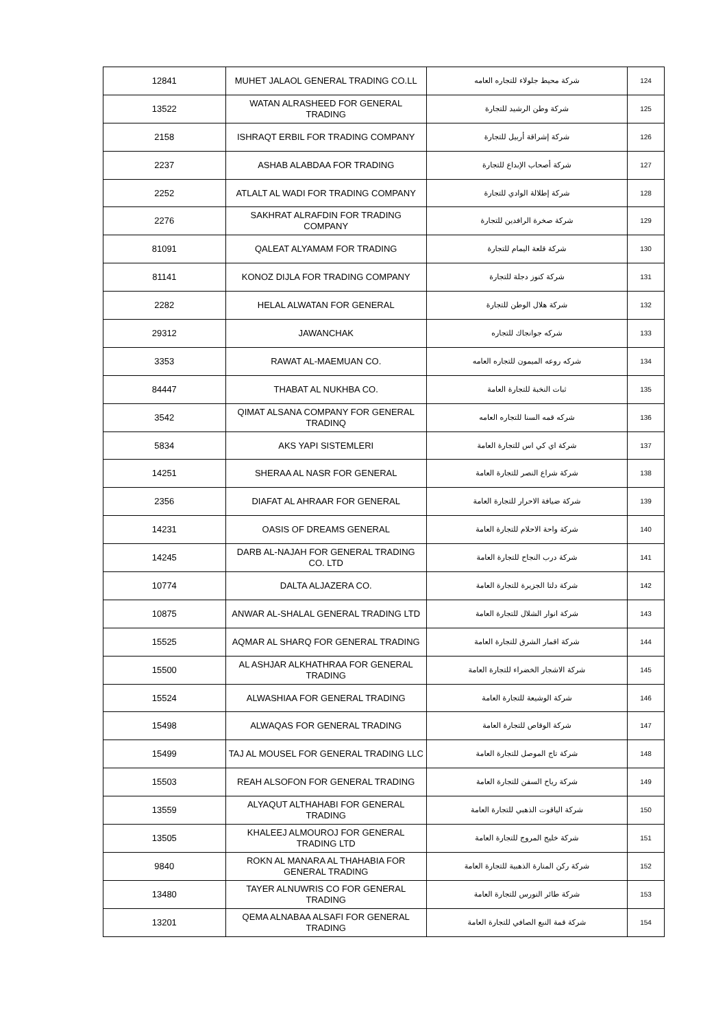| 12841 | MUHET JALAOL GENERAL TRADING CO.LL | شركة محيط جلولاء للتجاره العامه | 124 |
| 13522 | WATAN ALRASHEED FOR GENERAL TRADING | شركة وطن الرشيد للتجارة | 125 |
| 2158 | ISHRAQT ERBIL FOR TRADING COMPANY | شركة إشراقة أربيل للتجارة | 126 |
| 2237 | ASHAB ALABDAA FOR TRADING | شركة أصحاب الإبداع للتجارة | 127 |
| 2252 | ATLALT AL WADI FOR TRADING COMPANY | شركة إطلالة الوادي للتجارة | 128 |
| 2276 | SAKHRAT ALRAFDIN FOR TRADING COMPANY | شركة صخرة الرافدين للتجارة | 129 |
| 81091 | QALEAT ALYAMAM FOR TRADING | شركة قلعة اليمام للتجارة | 130 |
| 81141 | KONOZ DIJLA FOR TRADING COMPANY | شركة كنوز دجلة للتجارة | 131 |
| 2282 | HELAL ALWATAN FOR GENERAL | شركة هلال الوطن للتجارة | 132 |
| 29312 | JAWANCHAK | شركه جوانجاك للتجاره | 133 |
| 3353 | RAWAT AL-MAEMUAN CO. | شركه روعه الميمون للتجاره العامه | 134 |
| 84447 | THABAT AL NUKHBA CO. | ثبات النخبة للتجارة العامة | 135 |
| 3542 | QIMAT ALSANA COMPANY FOR GENERAL TRADINQ | شركه قمه السنا للتجاره العامه | 136 |
| 5834 | AKS YAPI SISTEMLERI | شركة اي كي اس للتجارة العامة | 137 |
| 14251 | SHERAA AL NASR FOR GENERAL | شركة شراع النصر للتجارة العامة | 138 |
| 2356 | DIAFAT AL AHRAAR FOR GENERAL | شركة ضيافة الاحرار للتجارة العامة | 139 |
| 14231 | OASIS OF DREAMS GENERAL | شركة واحة الاحلام للتجارة العامة | 140 |
| 14245 | DARB AL-NAJAH FOR GENERAL TRADING CO. LTD | شركة درب النجاح للتجارة العامة | 141 |
| 10774 | DALTA ALJAZERA CO. | شركة دلتا الجزيرة للتجارة العامة | 142 |
| 10875 | ANWAR AL-SHALAL GENERAL TRADING LTD | شركة انوار الشلال للتجارة العامة | 143 |
| 15525 | AQMAR AL SHARQ FOR GENERAL TRADING | شركة اقمار الشرق للتجارة العامة | 144 |
| 15500 | AL ASHJAR ALKHATHRAA FOR GENERAL TRADING | شركة الاشجار الخضراء للتجارة العامة | 145 |
| 15524 | ALWASHIAA FOR GENERAL TRADING | شركة الوشيعة للتجارة العامة | 146 |
| 15498 | ALWAQAS FOR GENERAL TRADING | شركة الوقاص للتجارة العامة | 147 |
| 15499 | TAJ AL MOUSEL FOR GENERAL TRADING LLC | شركة تاج الموصل للتجارة العامة | 148 |
| 15503 | REAH ALSOFON FOR GENERAL TRADING | شركة رياح السفن للتجارة العامة | 149 |
| 13559 | ALYAQUT ALTHAHABI FOR GENERAL TRADING | شركة الياقوت الذهبي للتجارة العامة | 150 |
| 13505 | KHALEEJ ALMOUROJ FOR GENERAL TRADING LTD | شركة خليج المروج للتجارة العامة | 151 |
| 9840 | ROKN AL MANARA AL THAHABIA FOR GENERAL TRADING | شركة ركن المنارة الذهبية للتجارة العامة | 152 |
| 13480 | TAYER ALNUWRIS CO FOR GENERAL TRADING | شركة طائر النورس للتجارة العامة | 153 |
| 13201 | QEMA ALNABAA ALSAFI FOR GENERAL TRADING | شركة قمة النبع الصافي للتجارة العامة | 154 |